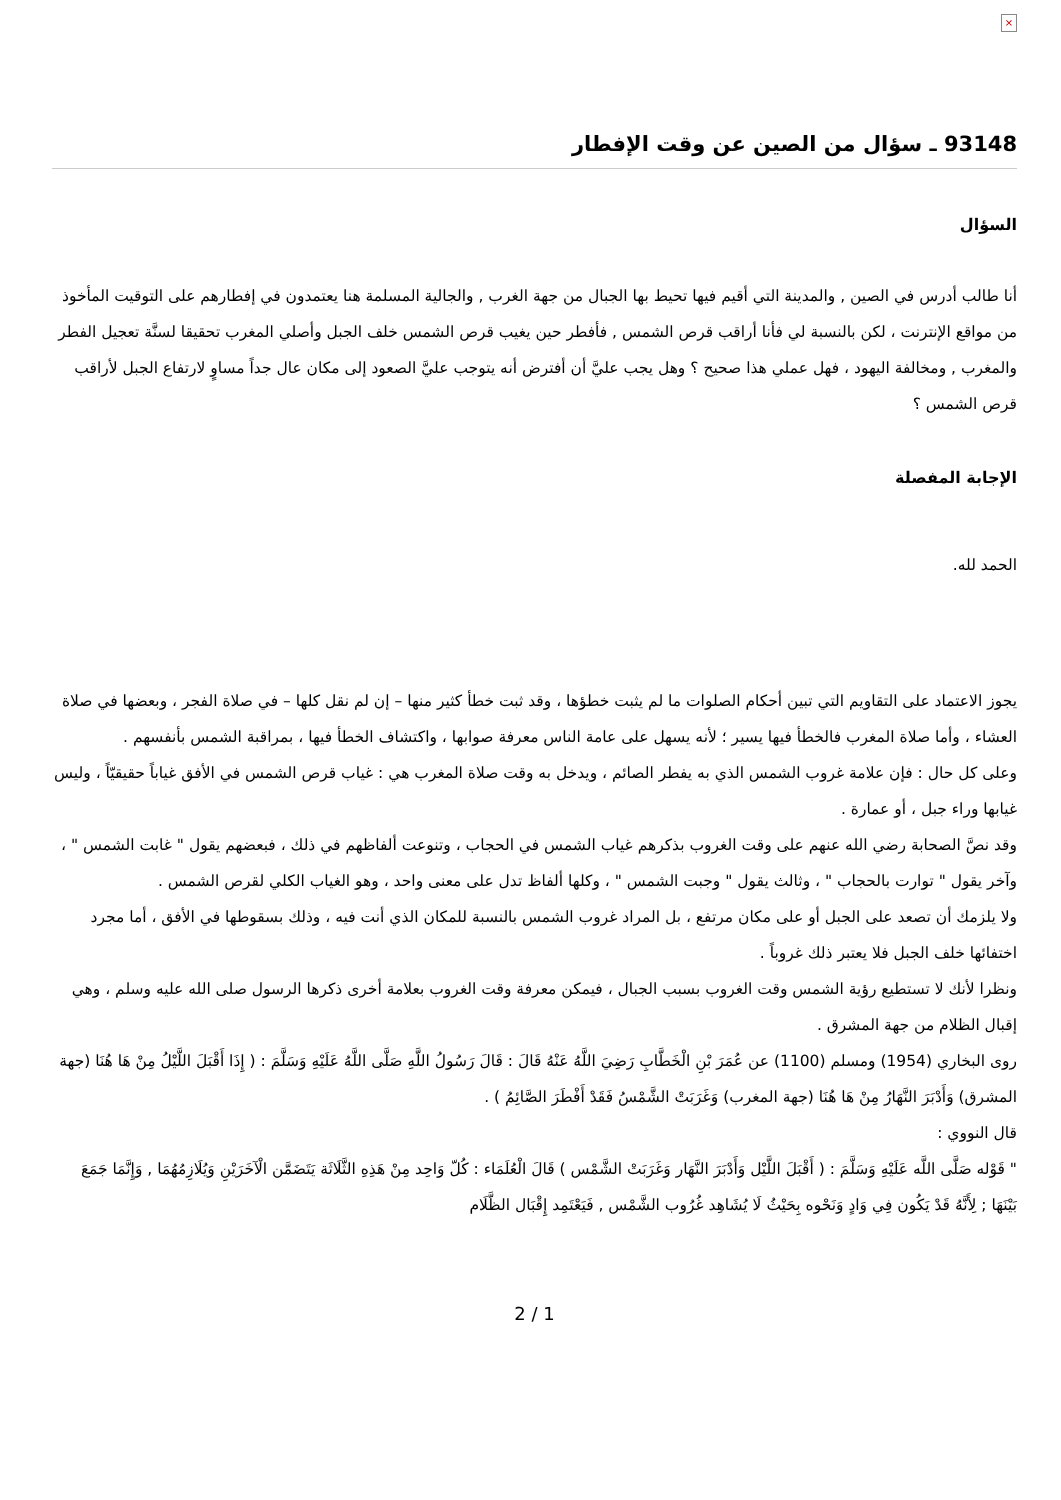×
93148 ـ سؤال من الصين عن وقت الإفطار
السؤال
أنا طالب أدرس في الصين , والمدينة التي أقيم فيها تحيط بها الجبال من جهة الغرب , والجالية المسلمة هنا يعتمدون في إفطارهم على التوقيت المأخوذ من مواقع الإنترنت ، لكن بالنسبة لي فأنا أراقب قرص الشمس , فأفطر حين يغيب قرص الشمس خلف الجبل وأصلي المغرب تحقيقا لسنَّة تعجيل الفطر والمغرب , ومخالفة اليهود ، فهل عملي هذا صحيح ؟ وهل يجب عليَّ أن أفترض أنه يتوجب عليَّ الصعود إلى مكان عال جداً مساوٍ لارتفاع الجبل لأراقب قرص الشمس ؟
الإجابة المفصلة
الحمد لله.
يجوز الاعتماد على التقاويم التي تبين أحكام الصلوات ما لم يثبت خطؤها ، وقد ثبت خطأ كثير منها – إن لم نقل كلها – في صلاة الفجر ، وبعضها في صلاة العشاء ، وأما صلاة المغرب فالخطأ فيها يسير ؛ لأنه يسهل على عامة الناس معرفة صوابها ، واكتشاف الخطأ فيها ، بمراقبة الشمس بأنفسهم .
وعلى كل حال : فإن علامة غروب الشمس الذي به يفطر الصائم ، ويدخل به وقت صلاة المغرب هي : غياب قرص الشمس في الأفق غياباً حقيقيّاً ، وليس غيابها وراء جبل ، أو عمارة .
وقد نصَّ الصحابة رضي الله عنهم على وقت الغروب بذكرهم غياب الشمس في الحجاب ، وتنوعت ألفاظهم في ذلك ، فبعضهم يقول " غابت الشمس " ، وآخر يقول " توارت بالحجاب " ، وثالث يقول " وجبت الشمس " ، وكلها ألفاظ تدل على معنى واحد ، وهو الغياب الكلي لقرص الشمس .
ولا يلزمك أن تصعد على الجبل أو على مكان مرتفع ، بل المراد غروب الشمس بالنسبة للمكان الذي أنت فيه ، وذلك بسقوطها في الأفق ، أما مجرد اختفائها خلف الجبل فلا يعتبر ذلك غروباً .
ونظرا لأنك لا تستطيع رؤية الشمس وقت الغروب بسبب الجبال ، فيمكن معرفة وقت الغروب بعلامة أخرى ذكرها الرسول صلى الله عليه وسلم ، وهي إقبال الظلام من جهة المشرق .
روى البخاري (1954) ومسلم (1100) عن عُمَرَ بْنِ الْخَطَّابِ رَضِيَ اللَّهُ عَنْهُ قَالَ : قَالَ رَسُولُ اللَّهِ صَلَّى اللَّهُ عَلَيْهِ وَسَلَّمَ : ( إِذَا أَقْبَلَ اللَّيْلُ مِنْ هَا هُنَا (جهة المشرق) وَأَدْبَرَ النَّهَارُ مِنْ هَا هُنَا (جهة المغرب) وَغَرَبَتْ الشَّمْسُ فَقَدْ أَفْطَرَ الصَّائِمُ ) .
قال النووي :
" قَوْله صَلَّى اللَّه عَلَيْهِ وَسَلَّمَ : ( أَقْبَلَ اللَّيْل وَأَدْبَرَ النَّهَار وَغَرَبَتْ الشَّمْس ) قَالَ الْعُلَمَاء : كُلّ وَاحِد مِنْ هَذِهِ الثَّلَاثَة يَتَضَمَّن الْآخَرَيْنِ وَيُلَازِمُهُمَا , وَإِنَّمَا جَمَعَ بَيْنَهَا ; لِأَنَّهُ قَدْ يَكُون فِي وَادٍ وَنَحْوه بِحَيْثُ لَا يُشَاهِد غُرُوب الشَّمْس , فَيَعْتَمِد إِقْبَال الظَّلَام
2 / 1